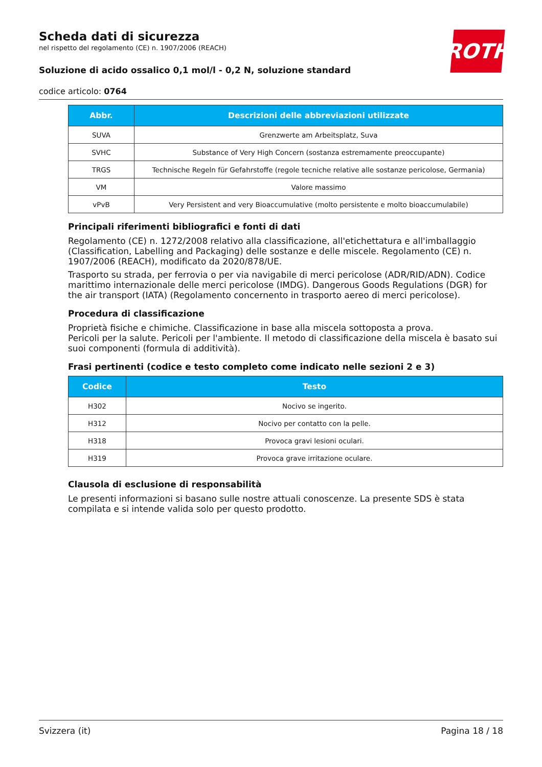Scheda dati di sicurezza
nel rispetto del regolamento (CE) n. 1907/2006 (REACH)
Soluzione di acido ossalico 0,1 mol/l - 0,2 N, soluzione standard
codice articolo: 0764
ROTH
| Abbr. | Descrizioni delle abbreviazioni utilizzate |
| --- | --- |
| SUVA | Grenzwerte am Arbeitsplatz, Suva |
| SVHC | Substance of Very High Concern (sostanza estremamente preoccupante) |
| TRGS | Technische Regeln für Gefahrstoffe (regole tecniche relative alle sostanze pericolose, Germania) |
| VM | Valore massimo |
| vPvB | Very Persistent and very Bioaccumulative (molto persistente e molto bioaccumulabile) |
Principali riferimenti bibliografici e fonti di dati
Regolamento (CE) n. 1272/2008 relativo alla classificazione, all'etichettatura e all'imballaggio (Classification, Labelling and Packaging) delle sostanze e delle miscele. Regolamento (CE) n. 1907/2006 (REACH), modificato da 2020/878/UE.
Trasporto su strada, per ferrovia o per via navigabile di merci pericolose (ADR/RID/ADN). Codice marittimo internazionale delle merci pericolose (IMDG). Dangerous Goods Regulations (DGR) for the air transport (IATA) (Regolamento concernento in trasporto aereo di merci pericolose).
Procedura di classificazione
Proprietà fisiche e chimiche. Classificazione in base alla miscela sottoposta a prova.
Pericoli per la salute. Pericoli per l'ambiente. Il metodo di classificazione della miscela è basato sui suoi componenti (formula di additività).
Frasi pertinenti (codice e testo completo come indicato nelle sezioni 2 e 3)
| Codice | Testo |
| --- | --- |
| H302 | Nocivo se ingerito. |
| H312 | Nocivo per contatto con la pelle. |
| H318 | Provoca gravi lesioni oculari. |
| H319 | Provoca grave irritazione oculare. |
Clausola di esclusione di responsabilità
Le presenti informazioni si basano sulle nostre attuali conoscenze. La presente SDS è stata compilata e si intende valida solo per questo prodotto.
Svizzera (it) Pagina 18 / 18